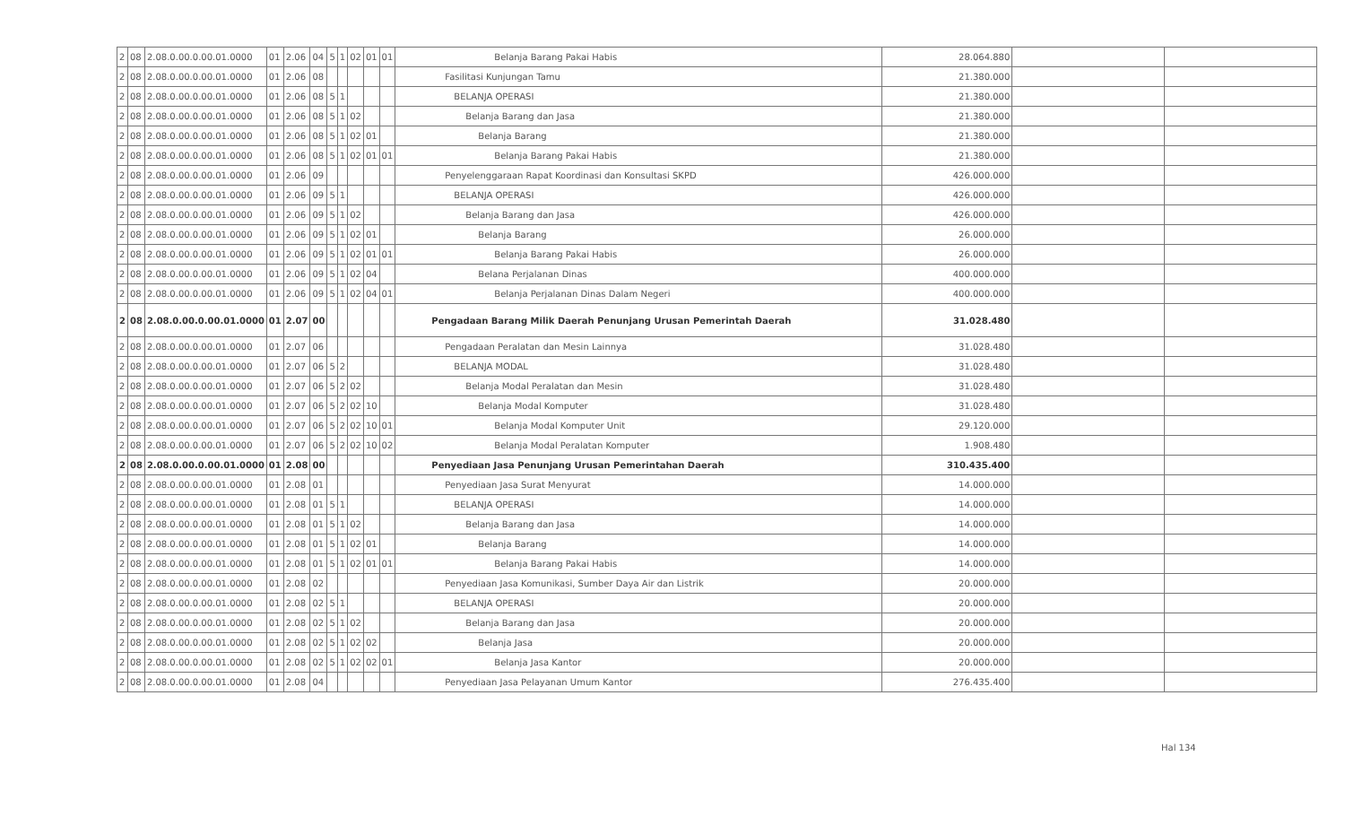| 2 | 08 | 2.08.0.00.0.00.01.0000 | 01 | 2.06 | 04 | 5 | 1 | 02 | 01 | 01 | Belanja Barang Pakai Habis | 28.064.880 | | |
| 2 | 08 | 2.08.0.00.0.00.01.0000 | 01 | 2.06 | 08 | | | | | | Fasilitasi Kunjungan Tamu | 21.380.000 | | |
| 2 | 08 | 2.08.0.00.0.00.01.0000 | 01 | 2.06 | 08 | 5 | 1 | | | | BELANJA OPERASI | 21.380.000 | | |
| 2 | 08 | 2.08.0.00.0.00.01.0000 | 01 | 2.06 | 08 | 5 | 1 | 02 | | | Belanja Barang dan Jasa | 21.380.000 | | |
| 2 | 08 | 2.08.0.00.0.00.01.0000 | 01 | 2.06 | 08 | 5 | 1 | 02 | 01 | | Belanja Barang | 21.380.000 | | |
| 2 | 08 | 2.08.0.00.0.00.01.0000 | 01 | 2.06 | 08 | 5 | 1 | 02 | 01 | 01 | Belanja Barang Pakai Habis | 21.380.000 | | |
| 2 | 08 | 2.08.0.00.0.00.01.0000 | 01 | 2.06 | 09 | | | | | | Penyelenggaraan Rapat Koordinasi dan Konsultasi SKPD | 426.000.000 | | |
| 2 | 08 | 2.08.0.00.0.00.01.0000 | 01 | 2.06 | 09 | 5 | 1 | | | | BELANJA OPERASI | 426.000.000 | | |
| 2 | 08 | 2.08.0.00.0.00.01.0000 | 01 | 2.06 | 09 | 5 | 1 | 02 | | | Belanja Barang dan Jasa | 426.000.000 | | |
| 2 | 08 | 2.08.0.00.0.00.01.0000 | 01 | 2.06 | 09 | 5 | 1 | 02 | 01 | | Belanja Barang | 26.000.000 | | |
| 2 | 08 | 2.08.0.00.0.00.01.0000 | 01 | 2.06 | 09 | 5 | 1 | 02 | 01 | 01 | Belanja Barang Pakai Habis | 26.000.000 | | |
| 2 | 08 | 2.08.0.00.0.00.01.0000 | 01 | 2.06 | 09 | 5 | 1 | 02 | 04 | | Belana Perjalanan Dinas | 400.000.000 | | |
| 2 | 08 | 2.08.0.00.0.00.01.0000 | 01 | 2.06 | 09 | 5 | 1 | 02 | 04 | 01 | Belanja Perjalanan Dinas Dalam Negeri | 400.000.000 | | |
| 2 | 08 | 2.08.0.00.0.00.01.0000 | 01 | 2.07 | 00 | | | | | | Pengadaan Barang Milik Daerah Penunjang Urusan Pemerintah Daerah | 31.028.480 | | |
| 2 | 08 | 2.08.0.00.0.00.01.0000 | 01 | 2.07 | 06 | | | | | | Pengadaan Peralatan dan Mesin Lainnya | 31.028.480 | | |
| 2 | 08 | 2.08.0.00.0.00.01.0000 | 01 | 2.07 | 06 | 5 | 2 | | | | BELANJA MODAL | 31.028.480 | | |
| 2 | 08 | 2.08.0.00.0.00.01.0000 | 01 | 2.07 | 06 | 5 | 2 | 02 | | | Belanja Modal Peralatan dan Mesin | 31.028.480 | | |
| 2 | 08 | 2.08.0.00.0.00.01.0000 | 01 | 2.07 | 06 | 5 | 2 | 02 | 10 | | Belanja Modal Komputer | 31.028.480 | | |
| 2 | 08 | 2.08.0.00.0.00.01.0000 | 01 | 2.07 | 06 | 5 | 2 | 02 | 10 | 01 | Belanja Modal Komputer Unit | 29.120.000 | | |
| 2 | 08 | 2.08.0.00.0.00.01.0000 | 01 | 2.07 | 06 | 5 | 2 | 02 | 10 | 02 | Belanja Modal Peralatan Komputer | 1.908.480 | | |
| 2 | 08 | 2.08.0.00.0.00.01.0000 | 01 | 2.08 | 00 | | | | | | Penyediaan Jasa Penunjang Urusan Pemerintahan Daerah | 310.435.400 | | |
| 2 | 08 | 2.08.0.00.0.00.01.0000 | 01 | 2.08 | 01 | | | | | | Penyediaan Jasa Surat Menyurat | 14.000.000 | | |
| 2 | 08 | 2.08.0.00.0.00.01.0000 | 01 | 2.08 | 01 | 5 | 1 | | | | BELANJA OPERASI | 14.000.000 | | |
| 2 | 08 | 2.08.0.00.0.00.01.0000 | 01 | 2.08 | 01 | 5 | 1 | 02 | | | Belanja Barang dan Jasa | 14.000.000 | | |
| 2 | 08 | 2.08.0.00.0.00.01.0000 | 01 | 2.08 | 01 | 5 | 1 | 02 | 01 | | Belanja Barang | 14.000.000 | | |
| 2 | 08 | 2.08.0.00.0.00.01.0000 | 01 | 2.08 | 01 | 5 | 1 | 02 | 01 | 01 | Belanja Barang Pakai Habis | 14.000.000 | | |
| 2 | 08 | 2.08.0.00.0.00.01.0000 | 01 | 2.08 | 02 | | | | | | Penyediaan Jasa Komunikasi, Sumber Daya Air dan Listrik | 20.000.000 | | |
| 2 | 08 | 2.08.0.00.0.00.01.0000 | 01 | 2.08 | 02 | 5 | 1 | | | | BELANJA OPERASI | 20.000.000 | | |
| 2 | 08 | 2.08.0.00.0.00.01.0000 | 01 | 2.08 | 02 | 5 | 1 | 02 | | | Belanja Barang dan Jasa | 20.000.000 | | |
| 2 | 08 | 2.08.0.00.0.00.01.0000 | 01 | 2.08 | 02 | 5 | 1 | 02 | 02 | | Belanja Jasa | 20.000.000 | | |
| 2 | 08 | 2.08.0.00.0.00.01.0000 | 01 | 2.08 | 02 | 5 | 1 | 02 | 02 | 01 | Belanja Jasa Kantor | 20.000.000 | | |
| 2 | 08 | 2.08.0.00.0.00.01.0000 | 01 | 2.08 | 04 | | | | | | Penyediaan Jasa Pelayanan Umum Kantor | 276.435.400 | | |
Hal 134